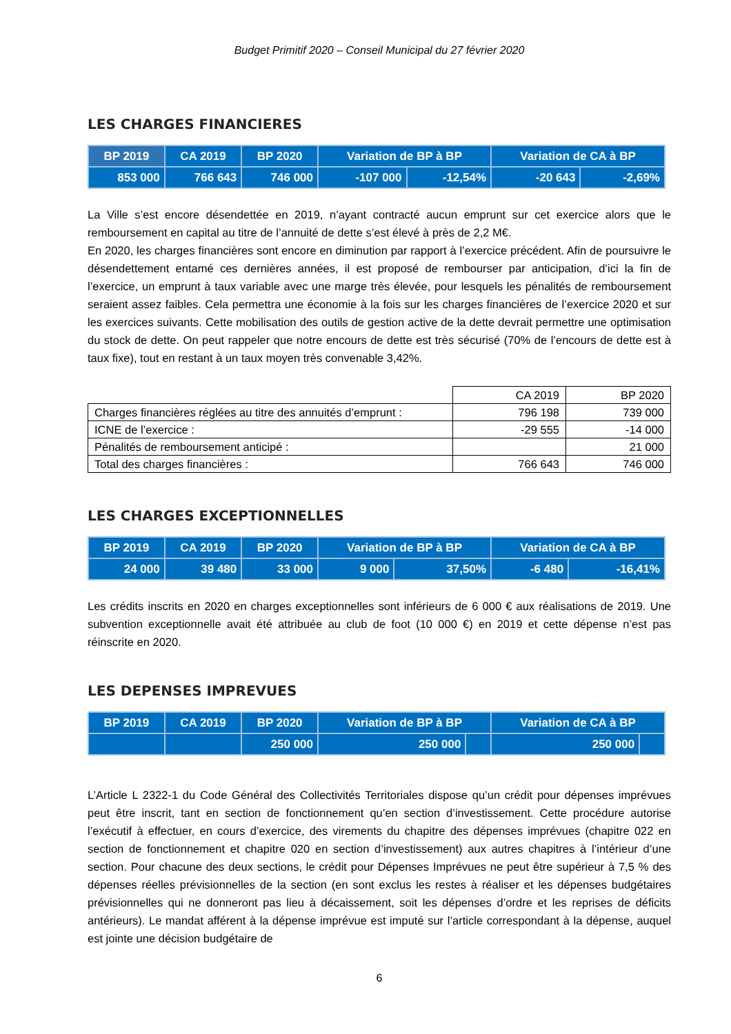Budget Primitif 2020 – Conseil Municipal du 27 février 2020
LES CHARGES FINANCIERES
| BP 2019 | CA 2019 | BP 2020 | Variation de BP à BP | | Variation de CA à BP | |
| --- | --- | --- | --- | --- | --- | --- |
| 853 000 | 766 643 | 746 000 | -107 000 | -12,54% | -20 643 | -2,69% |
La Ville s’est encore désendettée en 2019, n’ayant contracté aucun emprunt sur cet exercice alors que le remboursement en capital au titre de l’annuité de dette s’est élevé à près de 2,2 M€.
En 2020, les charges financières sont encore en diminution par rapport à l’exercice précédent. Afin de poursuivre le désendettement entamé ces dernières années, il est proposé de rembourser par anticipation, d’ici la fin de l’exercice, un emprunt à taux variable avec une marge très élevée, pour lesquels les pénalités de remboursement seraient assez faibles. Cela permettra une économie à la fois sur les charges financières de l’exercice 2020 et sur les exercices suivants. Cette mobilisation des outils de gestion active de la dette devrait permettre une optimisation du stock de dette. On peut rappeler que notre encours de dette est très sécurisé (70% de l’encours de dette est à taux fixe), tout en restant à un taux moyen très convenable 3,42%.
| | CA 2019 | BP 2020 |
| Charges financières réglées au titre des annuités d’emprunt : | 796 198 | 739 000 |
| ICNE de l’exercice : | -29 555 | -14 000 |
| Pénalités de remboursement anticipé : | | 21 000 |
| Total des charges financières : | 766 643 | 746 000 |
LES CHARGES EXCEPTIONNELLES
| BP 2019 | CA 2019 | BP 2020 | Variation de BP à BP | | Variation de CA à BP | |
| --- | --- | --- | --- | --- | --- | --- |
| 24 000 | 39 480 | 33 000 | 9 000 | 37,50% | -6 480 | -16,41% |
Les crédits inscrits en 2020 en charges exceptionnelles sont inférieurs de 6 000 € aux réalisations de 2019. Une subvention exceptionnelle avait été attribuée au club de foot (10 000 €) en 2019 et cette dépense n’est pas réinscrite en 2020.
LES DEPENSES IMPREVUES
| BP 2019 | CA 2019 | BP 2020 | Variation de BP à BP | | Variation de CA à BP | |
| --- | --- | --- | --- | --- | --- | --- |
| | | 250 000 | 250 000 | | 250 000 | |
L’Article L 2322-1 du Code Général des Collectivités Territoriales dispose qu’un crédit pour dépenses imprévues peut être inscrit, tant en section de fonctionnement qu’en section d’investissement. Cette procédure autorise l’exécutif à effectuer, en cours d’exercice, des virements du chapitre des dépenses imprévues (chapitre 022 en section de fonctionnement et chapitre 020 en section d’investissement) aux autres chapitres à l’intérieur d’une section. Pour chacune des deux sections, le crédit pour Dépenses Imprévues ne peut être supérieur à 7,5 % des dépenses réelles prévisionnelles de la section (en sont exclus les restes à réaliser et les dépenses budgétaires prévisionnelles qui ne donneront pas lieu à décaissement, soit les dépenses d’ordre et les reprises de déficits antérieurs). Le mandat afférent à la dépense imprévue est imputé sur l’article correspondant à la dépense, auquel est jointe une décision budgétaire de
6